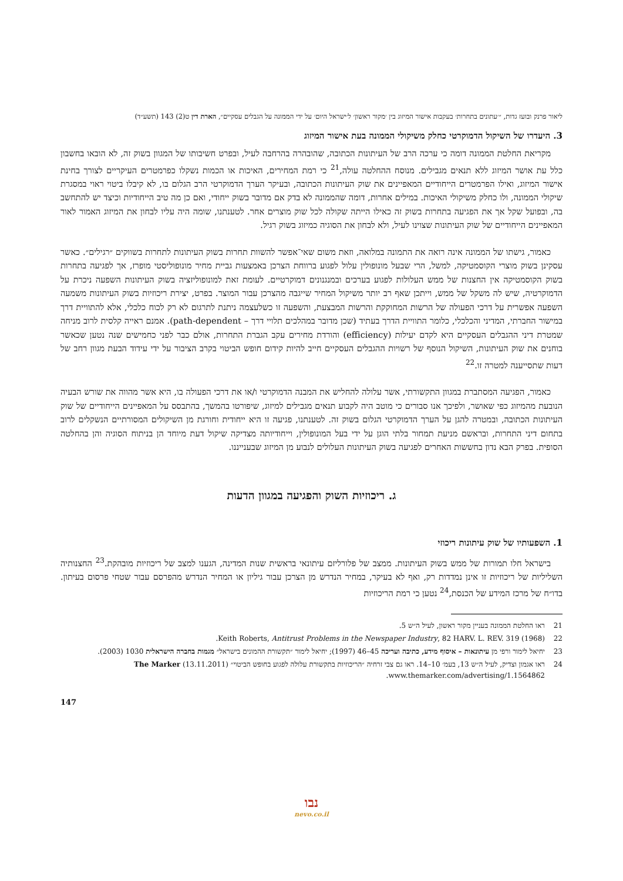ליאור פרנק ובועז גדות, ״׳עתונים בתחרות׳ בעקבות אישור המיזוג בין ׳מקור ראשון׳ ל׳ישראל היום׳ על ידי הממונה על הגבלים עסקיים״, הארת דין ט(2) 143 (תשע״ד)
3. היעדרו של השיקול הדמוקרטי כחלק משיקולי הממונה בעת אישור המיזוג
מקריאת החלטת הממונה דומה כי ערכה הרב של העיתונות הכתובה, שהובהרה בהרחבה לעיל, ובפרט חשיבותו של המגוון בשוק זה, לא הובאו בחשבון כלל עת אושר המיזוג ללא תנאים מגבילים. מנוסח ההחלטה עולה,<sup>21</sup> כי רמת המחירים, האיכות או הכמות נשקלו כפרמטרים העיקריים לצורך בחינת אישור המיזוג, ואילו הפרמטרים הייחודיים המאפיינים את שוק העיתונות הכתובה, ובעיקר הערך הדמוקרטי הרב הגלום בו, לא קיבלו ביטוי ראוי במסגרת שיקולי הממונה, ולו כחלק משיקולי האיכות. במילים אחרות, דומה שהממונה לא בדק אם מדובר בשוק ייחודי, ואם כן מה טיב הייחודיות וכיצד יש להתחשב בה, ובפועל שקל אך את הפגיעה בתחרות בשוק זה כאילו הייתה שקולה לכל שוק מוצרים אחר. לטענתנו, שומה היה עליו לבחון את המיזוג האמור לאור המאפיינים הייחודיים של שוק העיתונות שצוינו לעיל, ולא לבחון את הסוגיה כמיזוג בשוק רגיל.
כאמור, גישתו של הממונה אינה רואה את התמונה במלואה, וזאת משום שאי־אפשר להשוות תחרות בשוק העיתונות לתחרות בשווקים ״רגילים״. כאשר עסקינן בשוק מוצרי הקוסמטיקה, למשל, הרי שבעל מונופולין עלול לפגוע ברווחת הצרכן באמצעות גביית מחיר מונופוליסטי מופרז, אך לפגיעה בתחרות בשוק הקוסמטיקה אין החצנות של ממש העלולות לפגוע בערכים ובמנגנונים דמוקרטיים. לעומת זאת למונופוליזציה בשוק העיתונות השפעה ניכרת על הדמוקרטיה, שיש לה משקל של ממש, וייתכן שאף רב יותר משיקול המחיר שייגבה מהצרכן עבור המוצר. בפרט, יצירת ריכוזיות בשוק העיתונות משמעה השפעה אפשרית על דרכי הפעולה של הרשות המחוקקת והרשות המבצעת, והשפעה זו כשלעצמה ניתנת לתרגום לא רק לכוח כלכלי, אלא להתוויית דרך במישור החברתי, המדיני והכלכלי, כלומר התוויית הדרך בעתיד (שכן מדובר במהלכים תלויי דרך – path-dependent). אמנם ראייה קלסית לרוב מניחה שמטרת דיני ההגבלים העסקיים היא לקדם יעילות (efficiency) והורדת מחירים עקב הגברת התחרות, אולם כבר לפני כחמישים שנה נטען שכאשר בוחנים את שוק העיתונות, השיקול הנוסף של רשויות ההגבלים העסקיים חייב להיות קידום חופש הביטוי בקרב הציבור על ידי עידוד הבעת מגוון רחב של דעות שתסייענה למטרה זו.<sup>22</sup>
כאמור, הפגיעה המסתברת במגוון התקשורתי, אשר עלולה להחליש את המבנה הדמוקרטי ו/או את דרכי הפעולה בו, היא אשר מהווה את שורש הבעיה הנובעת מהמיזוג כפי שאושר, ולפיכך אנו סבורים כי מוטב היה לקבוע תנאים מגבילים למיזוג, שיפורטו בהמשך, בהתבסס על המאפיינים הייחודיים של שוק העיתונות הכתובה, ובמטרה להגן על הערך הדמוקרטי הגלום בשוק זה. לטענתנו, פגיעה זו היא ייחודית וחורגת מן השיקולים המסורתיים הנשקלים לרוב בתחום דיני התחרות, ובראשם מניעת תמחור בלתי הוגן על ידי בעל המונופולין, וייחודיותה מצדיקה שיקול דעת מיוחד הן בניתוח הסוגיה והן בהחלטה הסופית. בפרק הבא נדון בחששות האחרים לפגיעה בשוק העיתונות העלולים לנבוע מן המיזוג שבענייננו.
ג. ריכוזיות השוק והפגיעה במגוון הדעות
1. השפעותיו של שוק עיתונות ריכוזי
בישראל חלו תמורות של ממש בשוק העיתונות. ממצב של פלורליזם עיתונאי בראשית שנות המדינה, הגענו למצב של ריכוזיות מובהקת.<sup>23</sup> החצנותיה השליליות של ריכוזיות זו אינן נמדדות רק, ואף לא בעיקר, במחיר הנדרש מן הצרכן עבור גיליון או המחיר הנדרש מהפרסם עבור שטחי פרסום בעיתון. בדו״ח של מרכז המידע של הכנסת,<sup>24</sup> נטען כי רמת הריכוזיות
21 ראו החלטת הממונה בעניין מקור ראשון, לעיל ה״ש 5.
22 Keith Roberts, Antitrust Problems in the Newspaper Industry, 82 HARV. L. REV. 319 (1968).
23 יחיאל לימור ורפי מן עיתונאות – איסוף מידע, כתיבה ועריכה 45–46 (1997); יחיאל לימור ״תקשורת ההמונים בישראל״ מגמות בחברה הישראלית 1030 (2003).
24 ראו אגמון וצדיק, לעיל ה״ש 13, בעמ׳ 10–14. ראו גם צבי זרחיה ״הריכוזיות בתקשורת עלולה לפגוע בחופש הביטוי״ The Marker (13.11.2011) www.themarker.com/advertising/1.1564862.
147
נבו
nevo.co.il